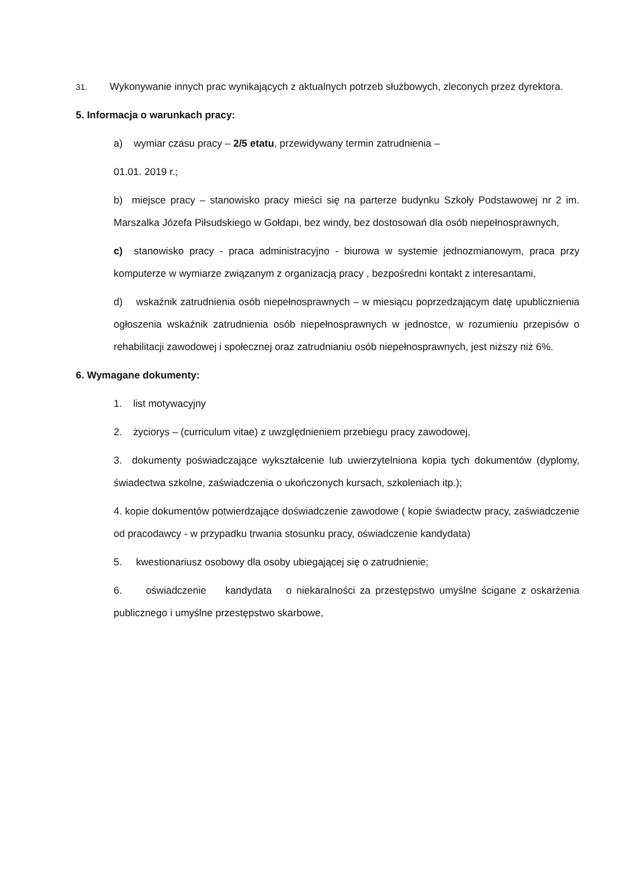31. Wykonywanie innych prac wynikających z aktualnych potrzeb służbowych, zleconych przez dyrektora.
5. Informacja o warunkach pracy:
a) wymiar czasu pracy – 2/5 etatu, przewidywany termin zatrudnienia –
01.01. 2019 r.;
b) miejsce pracy – stanowisko pracy mieści się na parterze budynku Szkoły Podstawowej nr 2 im. Marszalka Józefa Piłsudskiego w Gołdapi, bez windy, bez dostosowań dla osób niepełnosprawnych,
c) stanowisko pracy - praca administracyjno - biurowa w systemie jednozmianowym, praca przy komputerze w wymiarze związanym z organizacją pracy , bezpośredni kontakt z interesantami,
d) wskaźnik zatrudnienia osób niepełnosprawnych – w miesiącu poprzedzającym datę upublicznienia ogłoszenia wskaźnik zatrudnienia osób niepełnosprawnych w jednostce, w rozumieniu przepisów o rehabilitacji zawodowej i społecznej oraz zatrudnianiu osób niepełnosprawnych, jest niższy niż 6%.
6. Wymagane dokumenty:
1. list motywacyjny
2. życiorys – (curriculum vitae) z uwzględnieniem przebiegu pracy zawodowej,
3. dokumenty poświadczające wykształcenie lub uwierzytelniona kopia tych dokumentów (dyplomy, świadectwa szkolne, zaświadczenia o ukończonych kursach, szkoleniach itp.);
4. kopie dokumentów potwierdzające doświadczenie zawodowe ( kopie świadectw pracy, zaświadczenie od pracodawcy - w przypadku trwania stosunku pracy, oświadczenie kandydata)
5. kwestionariusz osobowy dla osoby ubiegającej się o zatrudnienie;
6. oświadczenie kandydata o niekaralności za przestępstwo umyślne ścigane z oskarżenia publicznego i umyślne przestępstwo skarbowe,